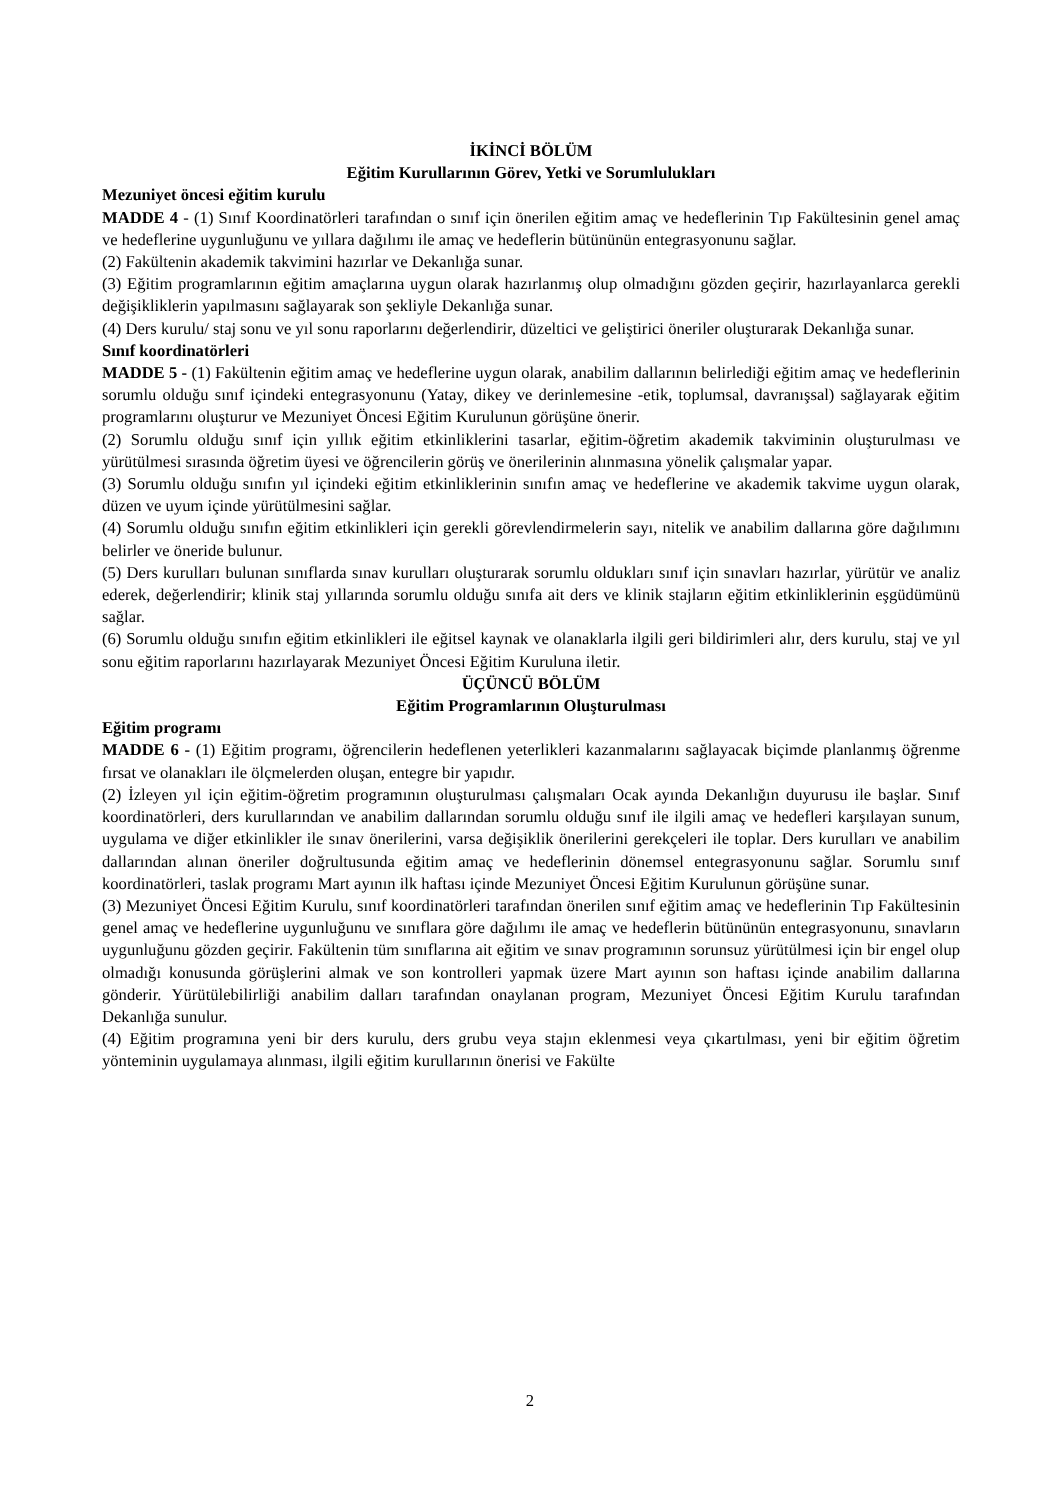İKİNCİ BÖLÜM
Eğitim Kurullarının Görev, Yetki ve Sorumlulukları
Mezuniyet öncesi eğitim kurulu
MADDE 4 - (1) Sınıf Koordinatörleri tarafından o sınıf için önerilen eğitim amaç ve hedeflerinin Tıp Fakültesinin genel amaç ve hedeflerine uygunluğunu ve yıllara dağılımı ile amaç ve hedeflerin bütününün entegrasyonunu sağlar.
(2) Fakültenin akademik takvimini hazırlar ve Dekanlığa sunar.
(3) Eğitim programlarının eğitim amaçlarına uygun olarak hazırlanmış olup olmadığını gözden geçirir, hazırlayanlarca gerekli değişikliklerin yapılmasını sağlayarak son şekliyle Dekanlığa sunar.
(4) Ders kurulu/ staj sonu ve yıl sonu raporlarını değerlendirir, düzeltici ve geliştirici öneriler oluşturarak Dekanlığa sunar.
Sınıf koordinatörleri
MADDE 5 - (1) Fakültenin eğitim amaç ve hedeflerine uygun olarak, anabilim dallarının belirlediği eğitim amaç ve hedeflerinin sorumlu olduğu sınıf içindeki entegrasyonunu (Yatay, dikey ve derinlemesine -etik, toplumsal, davranışsal) sağlayarak eğitim programlarını oluşturur ve Mezuniyet Öncesi Eğitim Kurulunun görüşüne önerir.
(2) Sorumlu olduğu sınıf için yıllık eğitim etkinliklerini tasarlar, eğitim-öğretim akademik takviminin oluşturulması ve yürütülmesi sırasında öğretim üyesi ve öğrencilerin görüş ve önerilerinin alınmasına yönelik çalışmalar yapar.
(3) Sorumlu olduğu sınıfın yıl içindeki eğitim etkinliklerinin sınıfın amaç ve hedeflerine ve akademik takvime uygun olarak, düzen ve uyum içinde yürütülmesini sağlar.
(4) Sorumlu olduğu sınıfın eğitim etkinlikleri için gerekli görevlendirmelerin sayı, nitelik ve anabilim dallarına göre dağılımını belirler ve öneride bulunur.
(5) Ders kurulları bulunan sınıflarda sınav kurulları oluşturarak sorumlu oldukları sınıf için sınavları hazırlar, yürütür ve analiz ederek, değerlendirir; klinik staj yıllarında sorumlu olduğu sınıfa ait ders ve klinik stajların eğitim etkinliklerinin eşgüdümünü sağlar.
(6) Sorumlu olduğu sınıfın eğitim etkinlikleri ile eğitsel kaynak ve olanaklarla ilgili geri bildirimleri alır, ders kurulu, staj ve yıl sonu eğitim raporlarını hazırlayarak Mezuniyet Öncesi Eğitim Kuruluna iletir.
ÜÇÜNCÜ BÖLÜM
Eğitim Programlarının Oluşturulması
Eğitim programı
MADDE 6 - (1) Eğitim programı, öğrencilerin hedeflenen yeterlikleri kazanmalarını sağlayacak biçimde planlanmış öğrenme fırsat ve olanakları ile ölçmelerden oluşan, entegre bir yapıdır.
(2) İzleyen yıl için eğitim-öğretim programının oluşturulması çalışmaları Ocak ayında Dekanlığın duyurusu ile başlar. Sınıf koordinatörleri, ders kurullarından ve anabilim dallarından sorumlu olduğu sınıf ile ilgili amaç ve hedefleri karşılayan sunum, uygulama ve diğer etkinlikler ile sınav önerilerini, varsa değişiklik önerilerini gerekçeleri ile toplar. Ders kurulları ve anabilim dallarından alınan öneriler doğrultusunda eğitim amaç ve hedeflerinin dönemsel entegrasyonunu sağlar. Sorumlu sınıf koordinatörleri, taslak programı Mart ayının ilk haftası içinde Mezuniyet Öncesi Eğitim Kurulunun görüşüne sunar.
(3) Mezuniyet Öncesi Eğitim Kurulu, sınıf koordinatörleri tarafından önerilen sınıf eğitim amaç ve hedeflerinin Tıp Fakültesinin genel amaç ve hedeflerine uygunluğunu ve sınıflara göre dağılımı ile amaç ve hedeflerin bütününün entegrasyonunu, sınavların uygunluğunu gözden geçirir. Fakültenin tüm sınıflarına ait eğitim ve sınav programının sorunsuz yürütülmesi için bir engel olup olmadığı konusunda görüşlerini almak ve son kontrolleri yapmak üzere Mart ayının son haftası içinde anabilim dallarına gönderir. Yürütülebilirliği anabilim dalları tarafından onaylanan program, Mezuniyet Öncesi Eğitim Kurulu tarafından Dekanlığa sunulur.
(4) Eğitim programına yeni bir ders kurulu, ders grubu veya stajın eklenmesi veya çıkartılması, yeni bir eğitim öğretim yönteminin uygulamaya alınması, ilgili eğitim kurullarının önerisi ve Fakülte
2